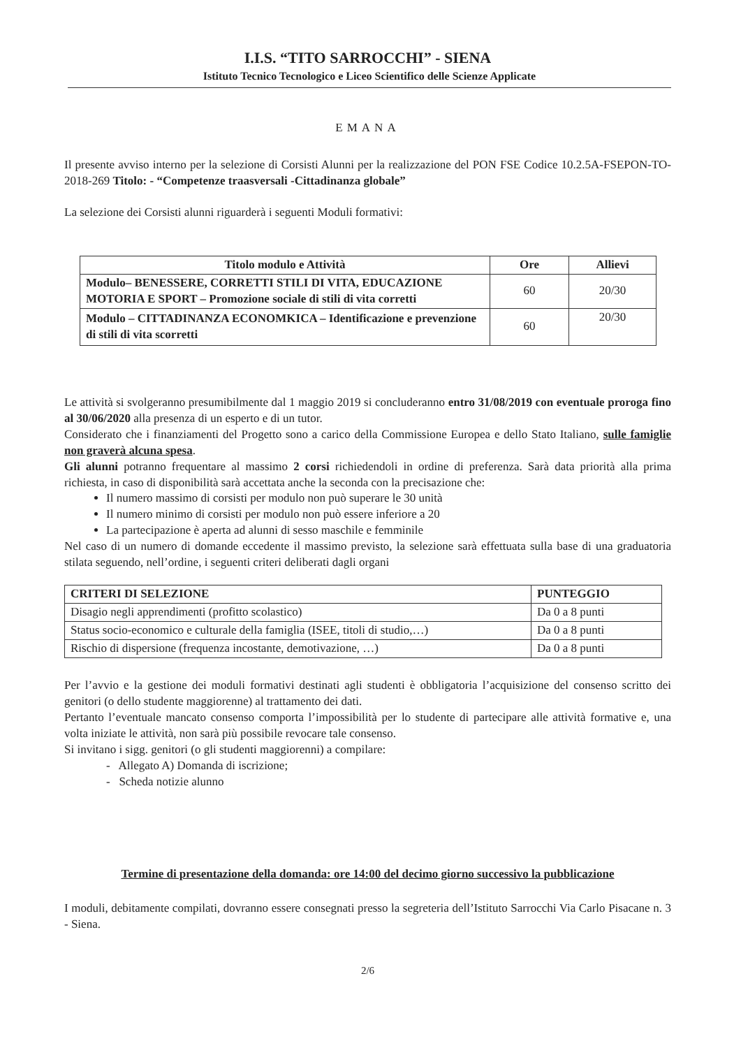I.I.S. “TITO SARROCCHI” - SIENA
Istituto Tecnico Tecnologico e Liceo Scientifico delle Scienze Applicate
EMANA
Il presente avviso interno per la selezione di Corsisti Alunni per la realizzazione del PON FSE Codice 10.2.5A-FSEPON-TO-2018-269 Titolo: - “Competenze traasversali -Cittadinanza globale”
La selezione dei Corsisti alunni riguarderà i seguenti Moduli formativi:
| Titolo modulo e Attività | Ore | Allievi |
| --- | --- | --- |
| Modulo– BENESSERE, CORRETTI STILI DI VITA, EDUCAZIONE MOTORIA E SPORT – Promozione sociale di stili di vita corretti | 60 | 20/30 |
| Modulo – CITTADINANZA ECONOMKICA – Identificazione e prevenzione di stili di vita scorretti | 60 | 20/30 |
Le attività si svolgeranno presumibilmente dal 1 maggio 2019 si concluderanno entro 31/08/2019 con eventuale proroga fino al 30/06/2020 alla presenza di un esperto e di un tutor.
Considerato che i finanziamenti del Progetto sono a carico della Commissione Europea e dello Stato Italiano, sulle famiglie non graverà alcuna spesa.
Gli alunni potranno frequentare al massimo 2 corsi richiedendoli in ordine di preferenza. Sarà data priorità alla prima richiesta, in caso di disponibilità sarà accettata anche la seconda con la precisazione che:
Il numero massimo di corsisti per modulo non può superare le 30 unità
Il numero minimo di corsisti per modulo non può essere inferiore a 20
La partecipazione è aperta ad alunni di sesso maschile e femminile
Nel caso di un numero di domande eccedente il massimo previsto, la selezione sarà effettuata sulla base di una graduatoria stilata seguendo, nell’ordine, i seguenti criteri deliberati dagli organi
| CRITERI DI SELEZIONE | PUNTEGGIO |
| --- | --- |
| Disagio negli apprendimenti (profitto scolastico) | Da 0 a 8 punti |
| Status socio-economico e culturale della famiglia (ISEE, titoli di studio,…) | Da 0 a 8 punti |
| Rischio di dispersione (frequenza incostante, demotivazione, …) | Da 0 a 8 punti |
Per l’avvio e la gestione dei moduli formativi destinati agli studenti è obbligatoria l’acquisizione del consenso scritto dei genitori (o dello studente maggiorenne) al trattamento dei dati.
Pertanto l’eventuale mancato consenso comporta l’impossibilità per lo studente di partecipare alle attività formative e, una volta iniziate le attività, non sarà più possibile revocare tale consenso.
Si invitano i sigg. genitori (o gli studenti maggiorenni) a compilare:
- Allegato A) Domanda di iscrizione;
- Scheda notizie alunno
Termine di presentazione della domanda: ore 14:00 del decimo giorno successivo la pubblicazione
I moduli, debitamente compilati, dovranno essere consegnati presso la segreteria dell’Istituto Sarrocchi Via Carlo Pisacane n. 3 - Siena.
2/6